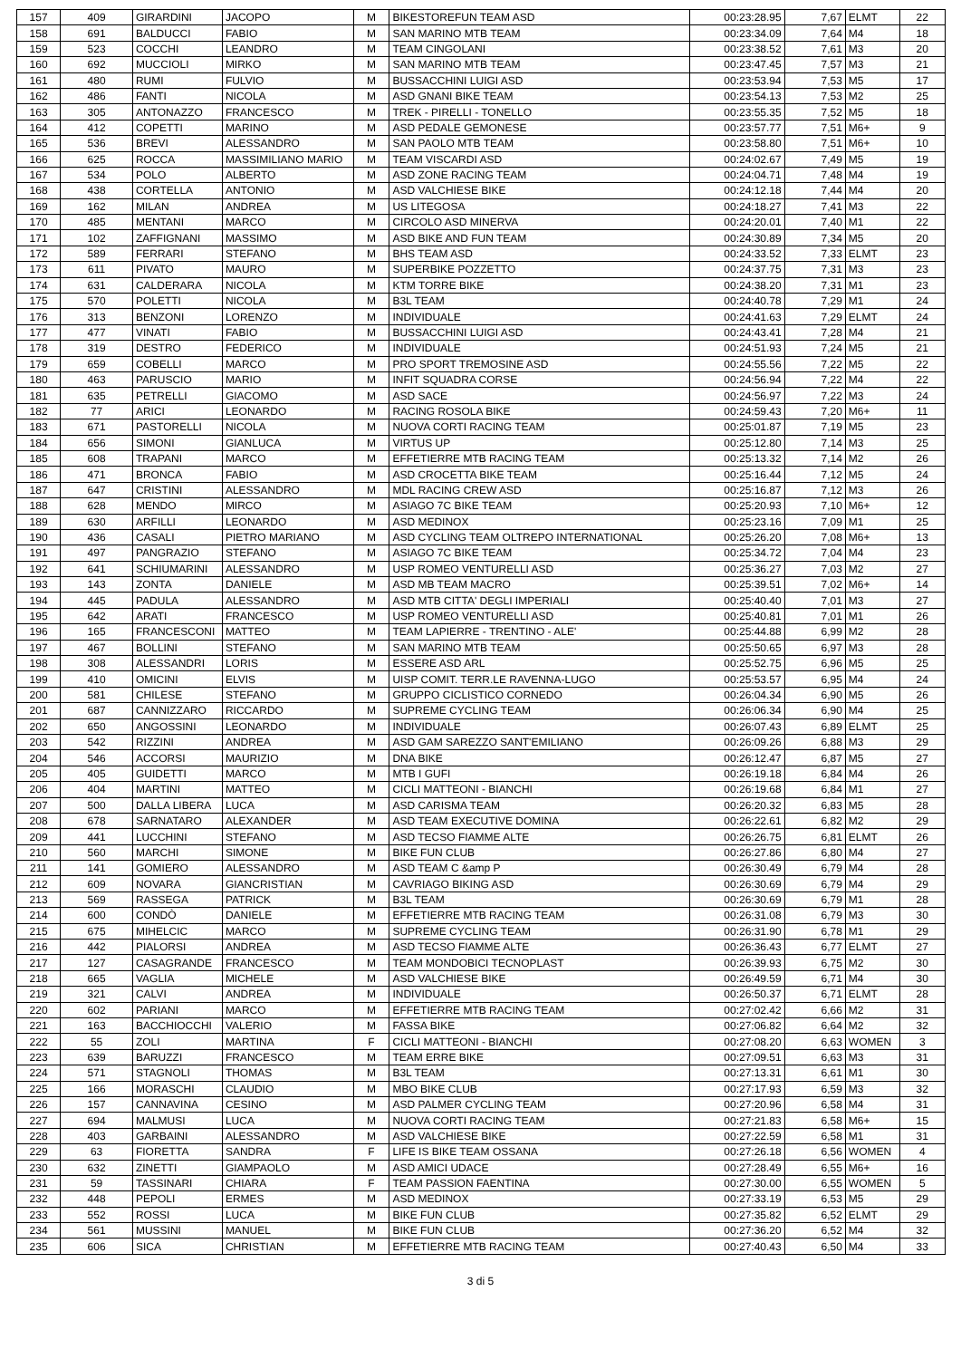| 157 | 409 | GIRARDINI | JACOPO | M | BIKESTOREFUN TEAM ASD | 00:23:28.95 | 7,67 | ELMT | 22 |
| 158 | 691 | BALDUCCI | FABIO | M | SAN MARINO MTB TEAM | 00:23:34.09 | 7,64 | M4 | 18 |
| 159 | 523 | COCCHI | LEANDRO | M | TEAM CINGOLANI | 00:23:38.52 | 7,61 | M3 | 20 |
| 160 | 692 | MUCCIOLI | MIRKO | M | SAN MARINO MTB TEAM | 00:23:47.45 | 7,57 | M3 | 21 |
| 161 | 480 | RUMI | FULVIO | M | BUSSACCHINI LUIGI ASD | 00:23:53.94 | 7,53 | M5 | 17 |
| 162 | 486 | FANTI | NICOLA | M | ASD GNANI BIKE TEAM | 00:23:54.13 | 7,53 | M2 | 25 |
| 163 | 305 | ANTONAZZO | FRANCESCO | M | TREK - PIRELLI - TONELLO | 00:23:55.35 | 7,52 | M5 | 18 |
| 164 | 412 | COPETTI | MARINO | M | ASD PEDALE GEMONESE | 00:23:57.77 | 7,51 | M6+ | 9 |
| 165 | 536 | BREVI | ALESSANDRO | M | SAN PAOLO MTB TEAM | 00:23:58.80 | 7,51 | M6+ | 10 |
| 166 | 625 | ROCCA | MASSIMILIANO MARIO | M | TEAM VISCARDI ASD | 00:24:02.67 | 7,49 | M5 | 19 |
| 167 | 534 | POLO | ALBERTO | M | ASD ZONE RACING TEAM | 00:24:04.71 | 7,48 | M4 | 19 |
| 168 | 438 | CORTELLA | ANTONIO | M | ASD VALCHIESE BIKE | 00:24:12.18 | 7,44 | M4 | 20 |
| 169 | 162 | MILAN | ANDREA | M | US LITEGOSA | 00:24:18.27 | 7,41 | M3 | 22 |
| 170 | 485 | MENTANI | MARCO | M | CIRCOLO ASD MINERVA | 00:24:20.01 | 7,40 | M1 | 22 |
| 171 | 102 | ZAFFIGNANI | MASSIMO | M | ASD BIKE AND FUN TEAM | 00:24:30.89 | 7,34 | M5 | 20 |
| 172 | 589 | FERRARI | STEFANO | M | BHS TEAM ASD | 00:24:33.52 | 7,33 | ELMT | 23 |
| 173 | 611 | PIVATO | MAURO | M | SUPERBIKE POZZETTO | 00:24:37.75 | 7,31 | M3 | 23 |
| 174 | 631 | CALDERARA | NICOLA | M | KTM TORRE BIKE | 00:24:38.20 | 7,31 | M1 | 23 |
| 175 | 570 | POLETTI | NICOLA | M | B3L TEAM | 00:24:40.78 | 7,29 | M1 | 24 |
| 176 | 313 | BENZONI | LORENZO | M | INDIVIDUALE | 00:24:41.63 | 7,29 | ELMT | 24 |
| 177 | 477 | VINATI | FABIO | M | BUSSACCHINI LUIGI ASD | 00:24:43.41 | 7,28 | M4 | 21 |
| 178 | 319 | DESTRO | FEDERICO | M | INDIVIDUALE | 00:24:51.93 | 7,24 | M5 | 21 |
| 179 | 659 | COBELLI | MARCO | M | PRO SPORT TREMOSINE ASD | 00:24:55.56 | 7,22 | M5 | 22 |
| 180 | 463 | PARUSCIO | MARIO | M | INFIT SQUADRA CORSE | 00:24:56.94 | 7,22 | M4 | 22 |
| 181 | 635 | PETRELLI | GIACOMO | M | ASD SACE | 00:24:56.97 | 7,22 | M3 | 24 |
| 182 | 77 | ARICI | LEONARDO | M | RACING ROSOLA BIKE | 00:24:59.43 | 7,20 | M6+ | 11 |
| 183 | 671 | PASTORELLI | NICOLA | M | NUOVA CORTI RACING TEAM | 00:25:01.87 | 7,19 | M5 | 23 |
| 184 | 656 | SIMONI | GIANLUCA | M | VIRTUS UP | 00:25:12.80 | 7,14 | M3 | 25 |
| 185 | 608 | TRAPANI | MARCO | M | EFFETIERRE MTB RACING TEAM | 00:25:13.32 | 7,14 | M2 | 26 |
| 186 | 471 | BRONCA | FABIO | M | ASD CROCETTA BIKE TEAM | 00:25:16.44 | 7,12 | M5 | 24 |
| 187 | 647 | CRISTINI | ALESSANDRO | M | MDL RACING CREW ASD | 00:25:16.87 | 7,12 | M3 | 26 |
| 188 | 628 | MENDO | MIRCO | M | ASIAGO 7C BIKE TEAM | 00:25:20.93 | 7,10 | M6+ | 12 |
| 189 | 630 | ARFILLI | LEONARDO | M | ASD MEDINOX | 00:25:23.16 | 7,09 | M1 | 25 |
| 190 | 436 | CASALI | PIETRO MARIANO | M | ASD CYCLING TEAM OLTREPO INTERNATIONAL | 00:25:26.20 | 7,08 | M6+ | 13 |
| 191 | 497 | PANGRAZIO | STEFANO | M | ASIAGO 7C BIKE TEAM | 00:25:34.72 | 7,04 | M4 | 23 |
| 192 | 641 | SCHIUMARINI | ALESSANDRO | M | USP ROMEO VENTURELLI ASD | 00:25:36.27 | 7,03 | M2 | 27 |
| 193 | 143 | ZONTA | DANIELE | M | ASD MB TEAM MACRO | 00:25:39.51 | 7,02 | M6+ | 14 |
| 194 | 445 | PADULA | ALESSANDRO | M | ASD MTB CITTA' DEGLI IMPERIALI | 00:25:40.40 | 7,01 | M3 | 27 |
| 195 | 642 | ARATI | FRANCESCO | M | USP ROMEO VENTURELLI ASD | 00:25:40.81 | 7,01 | M1 | 26 |
| 196 | 165 | FRANCESCONI | MATTEO | M | TEAM LAPIERRE - TRENTINO - ALE' | 00:25:44.88 | 6,99 | M2 | 28 |
| 197 | 467 | BOLLINI | STEFANO | M | SAN MARINO MTB TEAM | 00:25:50.65 | 6,97 | M3 | 28 |
| 198 | 308 | ALESSANDRI | LORIS | M | ESSERE ASD ARL | 00:25:52.75 | 6,96 | M5 | 25 |
| 199 | 410 | OMICINI | ELVIS | M | UISP COMIT. TERR.LE RAVENNA-LUGO | 00:25:53.57 | 6,95 | M4 | 24 |
| 200 | 581 | CHILESE | STEFANO | M | GRUPPO CICLISTICO CORNEDO | 00:26:04.34 | 6,90 | M5 | 26 |
| 201 | 687 | CANNIZZARO | RICCARDO | M | SUPREME CYCLING TEAM | 00:26:06.34 | 6,90 | M4 | 25 |
| 202 | 650 | ANGOSSINI | LEONARDO | M | INDIVIDUALE | 00:26:07.43 | 6,89 | ELMT | 25 |
| 203 | 542 | RIZZINI | ANDREA | M | ASD GAM SAREZZO SANT'EMILIANO | 00:26:09.26 | 6,88 | M3 | 29 |
| 204 | 546 | ACCORSI | MAURIZIO | M | DNA BIKE | 00:26:12.47 | 6,87 | M5 | 27 |
| 205 | 405 | GUIDETTI | MARCO | M | MTB I GUFI | 00:26:19.18 | 6,84 | M4 | 26 |
| 206 | 404 | MARTINI | MATTEO | M | CICLI MATTEONI - BIANCHI | 00:26:19.68 | 6,84 | M1 | 27 |
| 207 | 500 | DALLA LIBERA | LUCA | M | ASD CARISMA TEAM | 00:26:20.32 | 6,83 | M5 | 28 |
| 208 | 678 | SARNATARO | ALEXANDER | M | ASD TEAM EXECUTIVE DOMINA | 00:26:22.61 | 6,82 | M2 | 29 |
| 209 | 441 | LUCCHINI | STEFANO | M | ASD TECSO FIAMME ALTE | 00:26:26.75 | 6,81 | ELMT | 26 |
| 210 | 560 | MARCHI | SIMONE | M | BIKE FUN CLUB | 00:26:27.86 | 6,80 | M4 | 27 |
| 211 | 141 | GOMIERO | ALESSANDRO | M | ASD TEAM C &amp P | 00:26:30.49 | 6,79 | M4 | 28 |
| 212 | 609 | NOVARA | GIANCRISTIAN | M | CAVRIAGO BIKING ASD | 00:26:30.69 | 6,79 | M4 | 29 |
| 213 | 569 | RASSEGA | PATRICK | M | B3L TEAM | 00:26:30.69 | 6,79 | M1 | 28 |
| 214 | 600 | CONDÒ | DANIELE | M | EFFETIERRE MTB RACING TEAM | 00:26:31.08 | 6,79 | M3 | 30 |
| 215 | 675 | MIHELCIC | MARCO | M | SUPREME CYCLING TEAM | 00:26:31.90 | 6,78 | M1 | 29 |
| 216 | 442 | PIALORSI | ANDREA | M | ASD TECSO FIAMME ALTE | 00:26:36.43 | 6,77 | ELMT | 27 |
| 217 | 127 | CASAGRANDE | FRANCESCO | M | TEAM MONDOBICI TECNOPLAST | 00:26:39.93 | 6,75 | M2 | 30 |
| 218 | 665 | VAGLIA | MICHELE | M | ASD VALCHIESE BIKE | 00:26:49.59 | 6,71 | M4 | 30 |
| 219 | 321 | CALVI | ANDREA | M | INDIVIDUALE | 00:26:50.37 | 6,71 | ELMT | 28 |
| 220 | 602 | PARIANI | MARCO | M | EFFETIERRE MTB RACING TEAM | 00:27:02.42 | 6,66 | M2 | 31 |
| 221 | 163 | BACCHIOCCHI | VALERIO | M | FASSA BIKE | 00:27:06.82 | 6,64 | M2 | 32 |
| 222 | 55 | ZOLI | MARTINA | F | CICLI MATTEONI - BIANCHI | 00:27:08.20 | 6,63 | WOMEN | 3 |
| 223 | 639 | BARUZZI | FRANCESCO | M | TEAM ERRE BIKE | 00:27:09.51 | 6,63 | M3 | 31 |
| 224 | 571 | STAGNOLI | THOMAS | M | B3L TEAM | 00:27:13.31 | 6,61 | M1 | 30 |
| 225 | 166 | MORASCHI | CLAUDIO | M | MBO BIKE CLUB | 00:27:17.93 | 6,59 | M3 | 32 |
| 226 | 157 | CANNAVINA | CESINO | M | ASD PALMER CYCLING TEAM | 00:27:20.96 | 6,58 | M4 | 31 |
| 227 | 694 | MALMUSI | LUCA | M | NUOVA CORTI RACING TEAM | 00:27:21.83 | 6,58 | M6+ | 15 |
| 228 | 403 | GARBAINI | ALESSANDRO | M | ASD VALCHIESE BIKE | 00:27:22.59 | 6,58 | M1 | 31 |
| 229 | 63 | FIORETTA | SANDRA | F | LIFE IS BIKE TEAM OSSANA | 00:27:26.18 | 6,56 | WOMEN | 4 |
| 230 | 632 | ZINETTI | GIAMPAOLO | M | ASD AMICI UDACE | 00:27:28.49 | 6,55 | M6+ | 16 |
| 231 | 59 | TASSINARI | CHIARA | F | TEAM PASSION FAENTINA | 00:27:30.00 | 6,55 | WOMEN | 5 |
| 232 | 448 | PEPOLI | ERMES | M | ASD MEDINOX | 00:27:33.19 | 6,53 | M5 | 29 |
| 233 | 552 | ROSSI | LUCA | M | BIKE FUN CLUB | 00:27:35.82 | 6,52 | ELMT | 29 |
| 234 | 561 | MUSSINI | MANUEL | M | BIKE FUN CLUB | 00:27:36.20 | 6,52 | M4 | 32 |
| 235 | 606 | SICA | CHRISTIAN | M | EFFETIERRE MTB RACING TEAM | 00:27:40.43 | 6,50 | M4 | 33 |
3 di 5